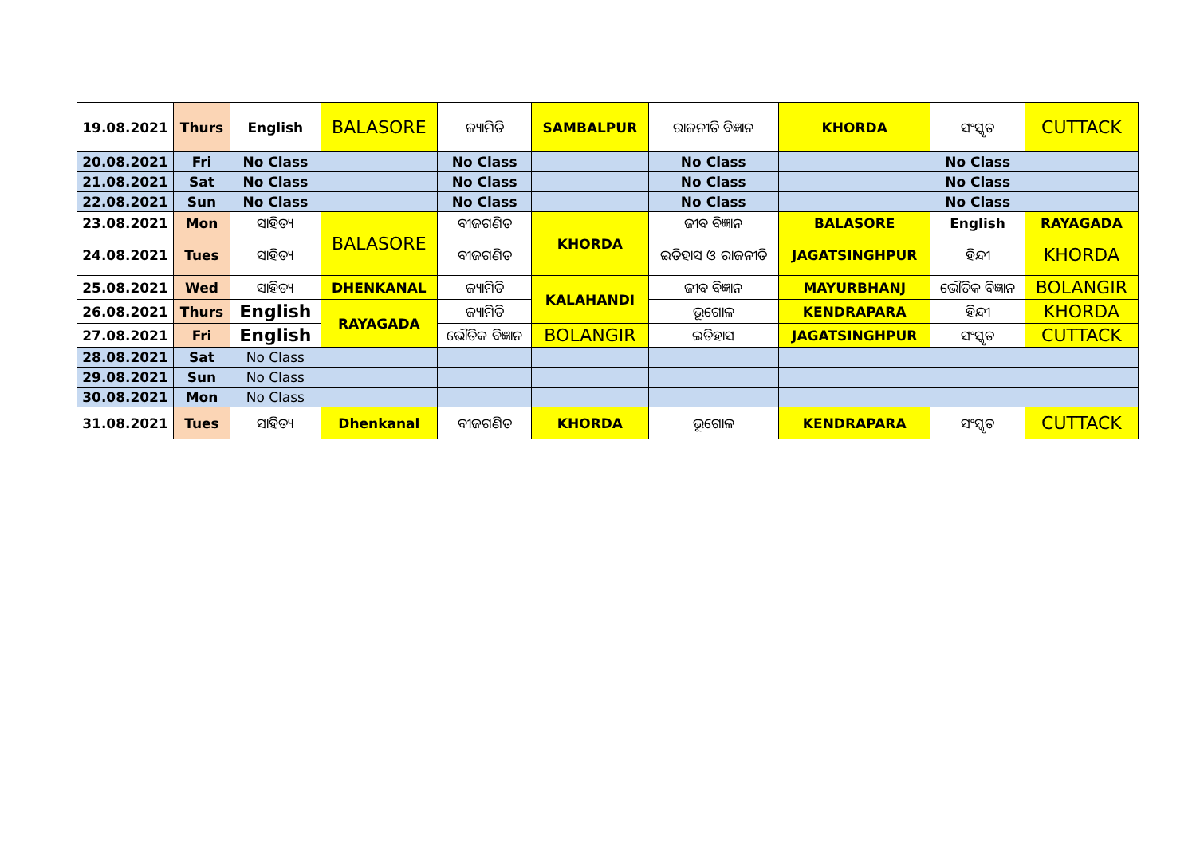| 19.08.2021 | Thurs | English | BALASORE | ଜ୍ୟାମିତି | SAMBALPUR | ରାଜନୀତି ବିଜ୍ଞାନ | KHORDA | ସଂସ୍କୃତ | CUTTACK |
| 20.08.2021 | Fri | No Class | | No Class | | No Class | | No Class | |
| 21.08.2021 | Sat | No Class | | No Class | | No Class | | No Class | |
| 22.08.2021 | Sun | No Class | | No Class | | No Class | | No Class | |
| 23.08.2021 | Mon | ସାହିତ୍ୟ | BALASORE | ବୀଜଗଣିତ | KHORDA | ଜୀବ ବିଜ୍ଞାନ | BALASORE | English | RAYAGADA |
| 24.08.2021 | Tues | ସାହିତ୍ୟ | | ବୀଜଗଣିତ | | ଇତିହାସ ଓ ରାଜନୀତି | JAGATSINGHPUR | ହିନ୍ଦୀ | KHORDA |
| 25.08.2021 | Wed | ସାହିତ୍ୟ | DHENKANAL | ଜ୍ୟାମିତି | KALAHANDI | ଜୀବ ବିଜ୍ଞାନ | MAYURBHANJ | ଭୌତିକ ବିଜ୍ଞାନ | BOLANGIR |
| 26.08.2021 | Thurs | English | RAYAGADA | ଜ୍ୟାମିତି | | ଭୂଗୋଳ | KENDRAPARA | ହିନ୍ଦୀ | KHORDA |
| 27.08.2021 | Fri | English | | ଭୌତିକ ବିଜ୍ଞାନ | BOLANGIR | ଇତିହାସ | JAGATSINGHPUR | ସଂସ୍କୃତ | CUTTACK |
| 28.08.2021 | Sat | No Class | | | | | | | |
| 29.08.2021 | Sun | No Class | | | | | | | |
| 30.08.2021 | Mon | No Class | | | | | | | |
| 31.08.2021 | Tues | ସାହିତ୍ୟ | Dhenkanal | ବୀଜଗଣିତ | KHORDA | ଭୂଗୋଳ | KENDRAPARA | ସଂସ୍କୃତ | CUTTACK |